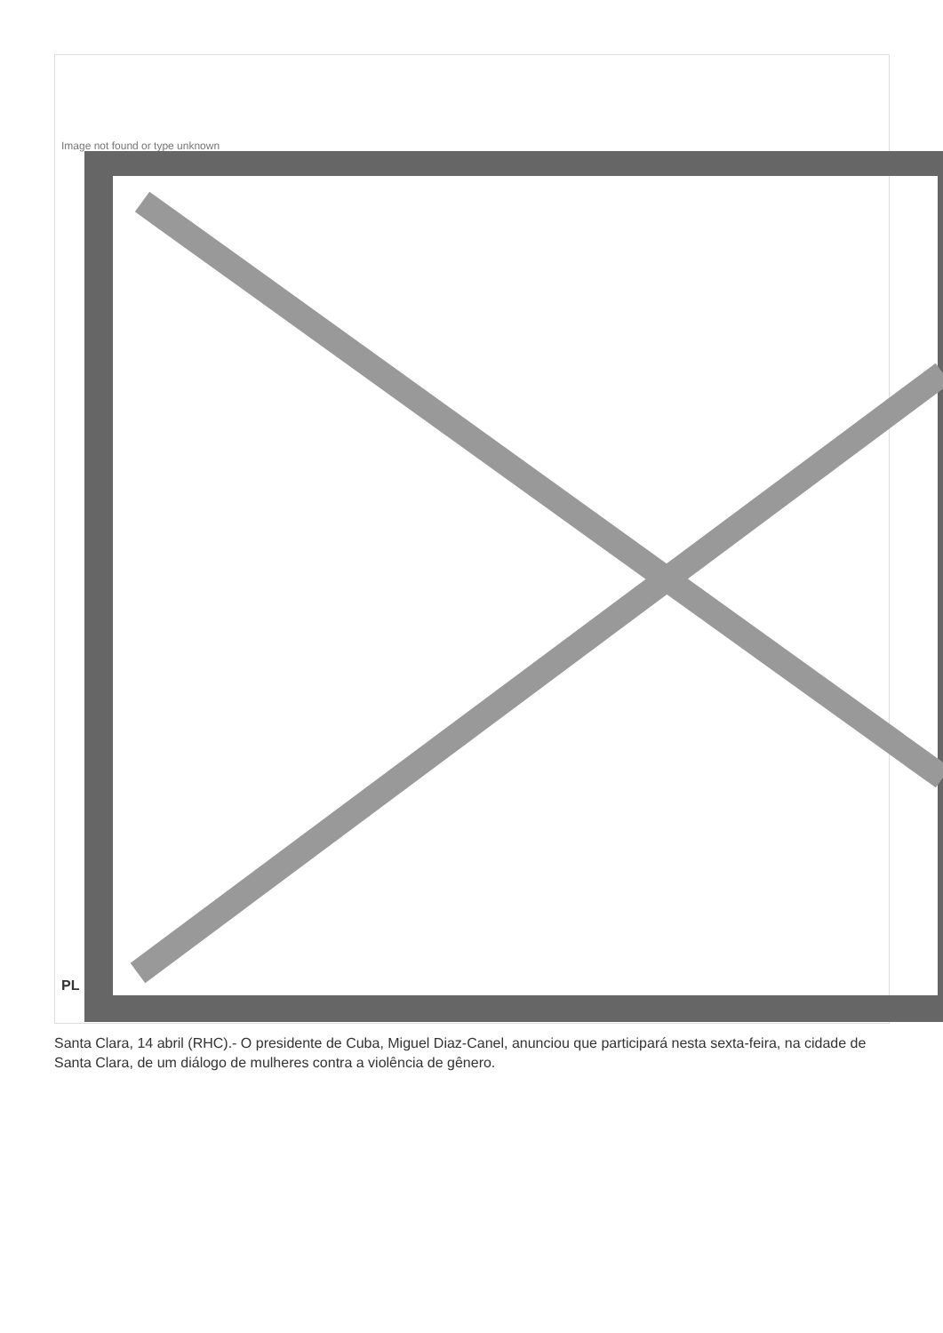Image not found or type unknown
PL
Santa Clara, 14 abril (RHC).- O presidente de Cuba, Miguel Diaz-Canel, anunciou que participará nesta sexta-feira, na cidade de Santa Clara, de um diálogo de mulheres contra a violência de gênero.